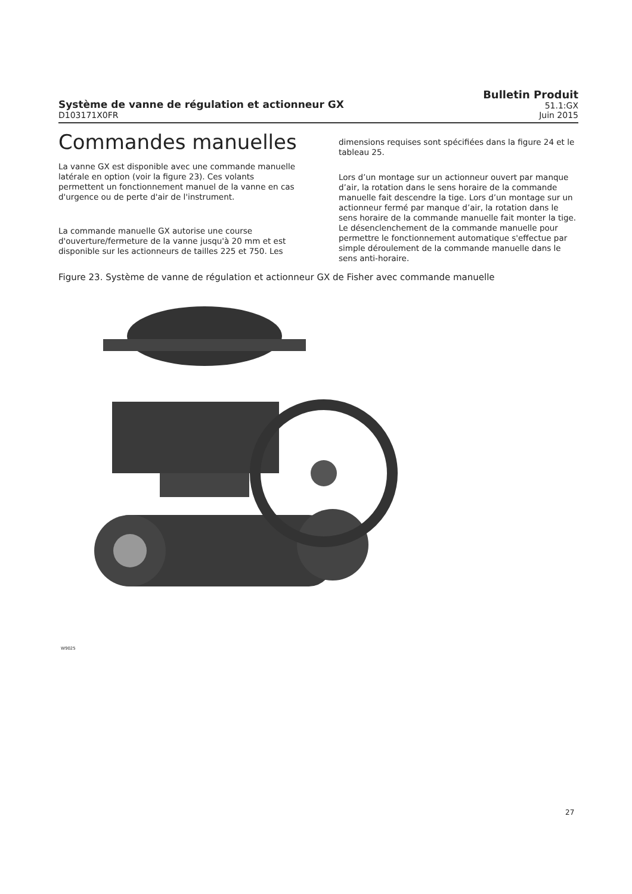Système de vanne de régulation et actionneur GX
D103171X0FR
Bulletin Produit
51.1:GX
Juin 2015
Commandes manuelles
La vanne GX est disponible avec une commande manuelle latérale en option (voir la figure 23). Ces volants permettent un fonctionnement manuel de la vanne en cas d'urgence ou de perte d'air de l'instrument.
La commande manuelle GX autorise une course d'ouverture/fermeture de la vanne jusqu'à 20 mm et est disponible sur les actionneurs de tailles 225 et 750. Les
dimensions requises sont spécifiées dans la figure 24 et le tableau 25.
Lors d’un montage sur un actionneur ouvert par manque d’air, la rotation dans le sens horaire de la commande manuelle fait descendre la tige. Lors d’un montage sur un actionneur fermé par manque d’air, la rotation dans le sens horaire de la commande manuelle fait monter la tige. Le désenclenchement de la commande manuelle pour permettre le fonctionnement automatique s'effectue par simple déroulement de la commande manuelle dans le sens anti-horaire.
Figure 23. Système de vanne de régulation et actionneur GX de Fisher avec commande manuelle
W9025
27